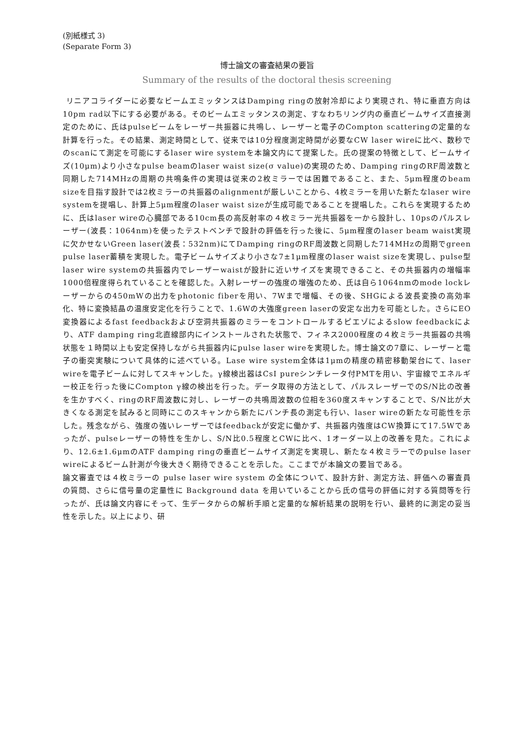(別紙様式 3)
(Separate Form 3)
博士論文の審査結果の要旨
Summary of the results of the doctoral thesis screening
リニアコライダーに必要なビームエミッタンスはDamping ringの放射冷却により実現され、特に垂直方向は10pm rad以下にする必要がある。そのビームエミッタンスの測定、すなわちリング内の垂直ビームサイズ直接測定のために、氏はpulseビームをレーザー共振器に共鳴し、レーザーと電子のCompton scatteringの定量的な計算を行った。その結果、測定時間として、従来では10分程度測定時間が必要なCW laser wireに比べ、数秒でのscanにて測定を可能にするlaser wire systemを本論文内にて提案した。氏の提案の特徴として、ビームサイズ(10μm)より小さなpulse beamのlaser waist size(σ value)の実現のため、Damping ringのRF周波数と同期した714MHzの周期の共鳴条件の実現は従来の2枚ミラーでは困難であること、また、5μm程度のbeam sizeを目指す設計では2枚ミラーの共振器のalignmentが厳しいことから、4枚ミラーを用いた新たなlaser wire systemを提唱し、計算上5μm程度のlaser waist sizeが生成可能であることを提唱した。これらを実現するために、氏はlaser wireの心臓部である10cm長の高反射率の４枚ミラー光共振器を一から設計し、10psのパルスレーザー(波長：1064nm)を使ったテストベンチで設計の評価を行った後に、5μm程度のlaser beam waist実現に欠かせないGreen laser(波長：532nm)にてDamping ringのRF周波数と同期した714MHzの周期でgreen pulse laser蓄積を実現した。電子ビームサイズより小さな7±1μm程度のlaser waist sizeを実現し、pulse型 laser wire systemの共振器内でレーザーwaistが設計に近いサイズを実現できること、その共振器内の増幅率1000倍程度得られていることを確認した。入射レーザーの強度の増強のため、氏は自ら1064nmのmode lockレーザーからの450mWの出力をphotonic fiberを用い、7Wまで増幅、その後、SHGによる波長変換の高効率化、特に変換結晶の温度安定化を行うことで、1.6Wの大強度green laserの安定な出力を可能とした。さらにEO変換器によるfast feedbackおよび空洞共振器のミラーをコントロールするピエゾによるslow feedbackにより、ATF damping ring北直線部内にインストールされた状態で、フィネス2000程度の４枚ミラー共振器の共鳴状態を１時間以上も安定保持しながら共振器内にpulse laser wireを実現した。博士論文の7章に、レーザーと電子の衝突実験について具体的に述べている。Lase wire system全体は1μmの精度の精密移動架台にて、laser wireを電子ビームに対してスキャンした。γ線検出器はCsI pureシンチレータ付PMTを用い、宇宙線でエネルギー校正を行った後にCompton γ線の検出を行った。データ取得の方法として、パルスレーザーでのS/N比の改善を生かすべく、ringのRF周波数に対し、レーザーの共鳴周波数の位相を360度スキャンすることで、S/N比が大きくなる測定を試みると同時にこのスキャンから新たにバンチ長の測定も行い、laser wireの新たな可能性を示した。残念ながら、強度の強いレーザーではfeedbackが安定に働かず、共振器内強度はCW換算にて17.5Wであったが、pulseレーザーの特性を生かし、S/N比0.5程度とCWに比べ、1オーダー以上の改善を見た。これにより、12.6±1.6μmのATF damping ringの垂直ビームサイズ測定を実現し、新たな４枚ミラーでのpulse laser wireによるビーム計測が今後大きく期待できることを示した。ここまでが本論文の要旨である。
論文審査では４枚ミラーの pulse laser wire system の全体について、設計方針、測定方法、評価への審査員の質問、さらに信号量の定量性に Background data を用いていることから氏の信号の評価に対する質問等を行ったが、氏は論文内容にそって、生データからの解析手順と定量的な解析結果の説明を行い、最終的に測定の妥当性を示した。以上により、研